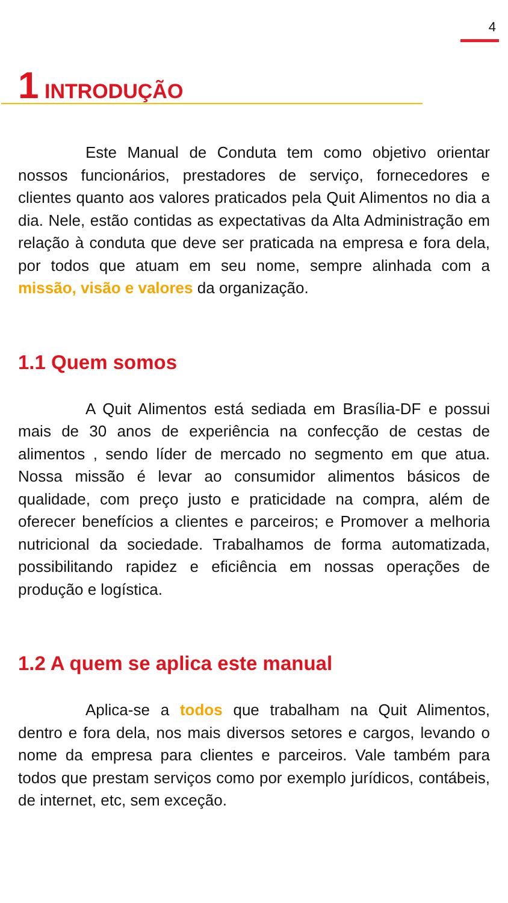4
1 INTRODUÇÃO
Este Manual de Conduta tem como objetivo orientar nossos funcionários, prestadores de serviço, fornecedores e clientes quanto aos valores praticados pela Quit Alimentos no dia a dia. Nele, estão contidas as expectativas da Alta Administração em relação à conduta que deve ser praticada na empresa e fora dela, por todos que atuam em seu nome, sempre alinhada com a missão, visão e valores da organização.
1.1 Quem somos
A Quit Alimentos está sediada em Brasília-DF e possui mais de 30 anos de experiência na confecção de cestas de alimentos , sendo líder de mercado no segmento em que atua. Nossa missão é levar ao consumidor alimentos básicos de qualidade, com preço justo e praticidade na compra, além de oferecer benefícios a clientes e parceiros; e Promover a melhoria nutricional da sociedade. Trabalhamos de forma automatizada, possibilitando rapidez e eficiência em nossas operações de produção e logística.
1.2 A quem se aplica este manual
Aplica-se a todos que trabalham na Quit Alimentos, dentro e fora dela, nos mais diversos setores e cargos, levando o nome da empresa para clientes e parceiros. Vale também para todos que prestam serviços como por exemplo jurídicos, contábeis, de internet, etc, sem exceção.